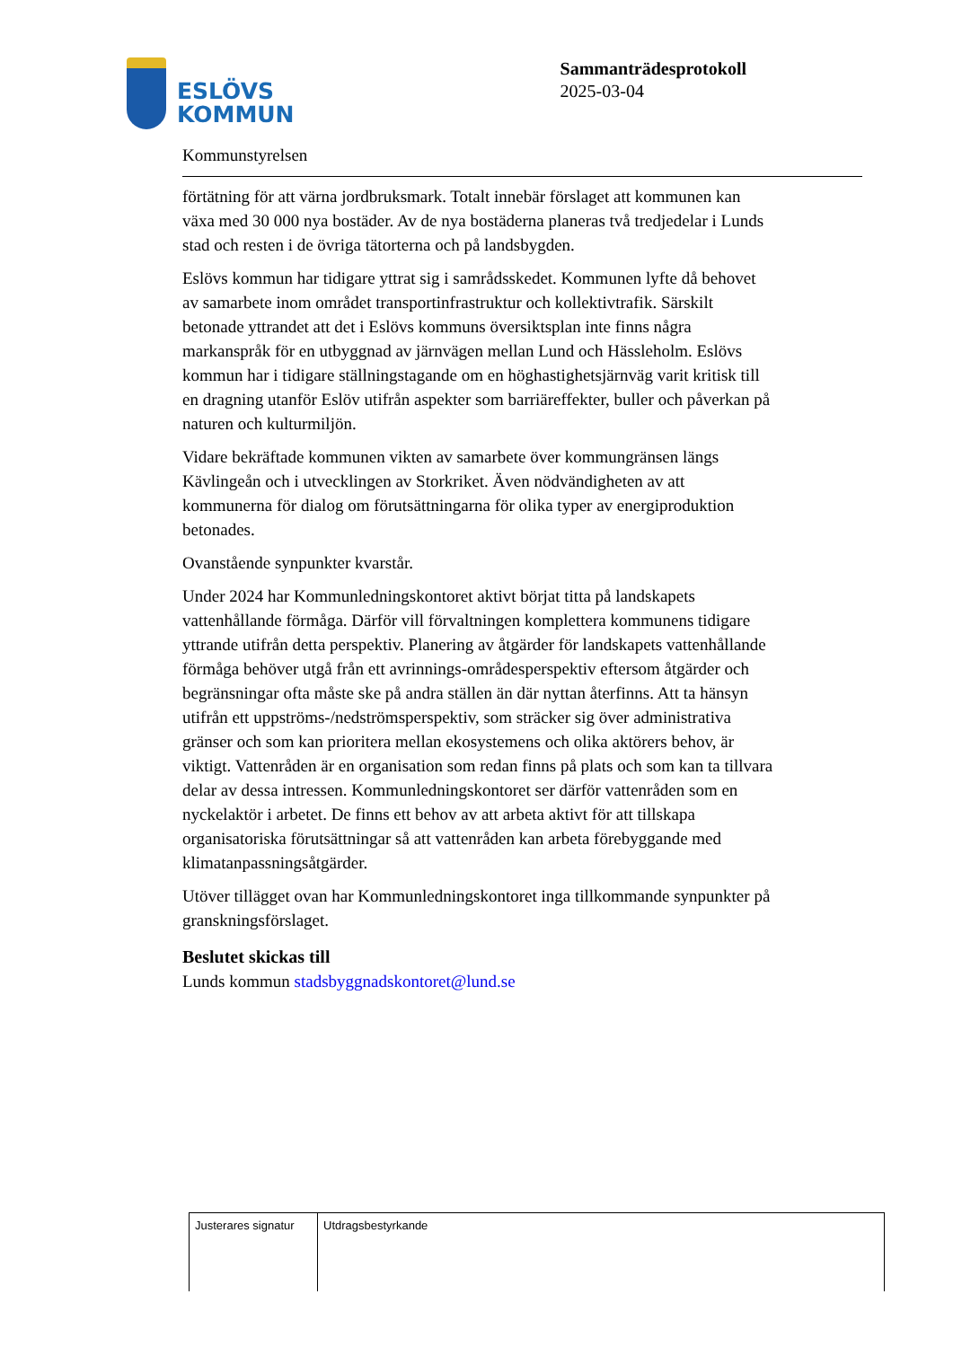ESLÖVS
KOMMUN
Sammanträdesprotokoll
2025-03-04
Kommunstyrelsen
förtätning för att värna jordbruksmark. Totalt innebär förslaget att kommunen kan växa med 30 000 nya bostäder. Av de nya bostäderna planeras två tredjedelar i Lunds stad och resten i de övriga tätorterna och på landsbygden.
Eslövs kommun har tidigare yttrat sig i samrådsskedet. Kommunen lyfte då behovet av samarbete inom området transportinfrastruktur och kollektivtrafik. Särskilt betonade yttrandet att det i Eslövs kommuns översiktsplan inte finns några markanspråk för en utbyggnad av järnvägen mellan Lund och Hässleholm. Eslövs kommun har i tidigare ställningstagande om en höghastighetsjärnväg varit kritisk till en dragning utanför Eslöv utifrån aspekter som barriäreffekter, buller och påverkan på naturen och kulturmiljön.
Vidare bekräftade kommunen vikten av samarbete över kommungränsen längs Kävlingeån och i utvecklingen av Storkriket. Även nödvändigheten av att kommunerna för dialog om förutsättningarna för olika typer av energiproduktion betonades.
Ovanstående synpunkter kvarstår.
Under 2024 har Kommunledningskontoret aktivt börjat titta på landskapets vattenhållande förmåga. Därför vill förvaltningen komplettera kommunens tidigare yttrande utifrån detta perspektiv. Planering av åtgärder för landskapets vattenhållande förmåga behöver utgå från ett avrinnings-områdesperspektiv eftersom åtgärder och begränsningar ofta måste ske på andra ställen än där nyttan återfinns. Att ta hänsyn utifrån ett uppströms-/nedströmsperspektiv, som sträcker sig över administrativa gränser och som kan prioritera mellan ekosystemens och olika aktörers behov, är viktigt. Vattenråden är en organisation som redan finns på plats och som kan ta tillvara delar av dessa intressen. Kommunledningskontoret ser därför vattenråden som en nyckelaktör i arbetet. De finns ett behov av att arbeta aktivt för att tillskapa organisatoriska förutsättningar så att vattenråden kan arbeta förebyggande med klimatanpassningsåtgärder.
Utöver tillägget ovan har Kommunledningskontoret inga tillkommande synpunkter på granskningsförslaget.
Beslutet skickas till
Lunds kommun stadsbyggnadskontoret@lund.se
| Justerares signatur | Utdragsbestyrkande |